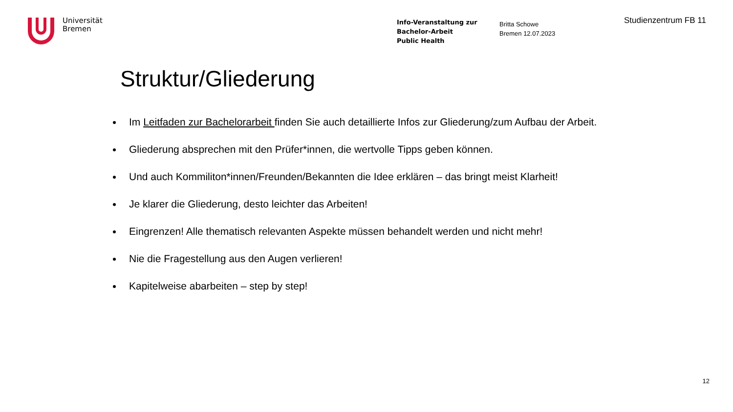Universität
Bremen
Info-Veranstaltung zur
Bachelor-Arbeit
Public Health
Britta Schowe
Bremen 12.07.2023
Studienzentrum FB 11
Struktur/Gliederung
Im Leitfaden zur Bachelorarbeit finden Sie auch detaillierte Infos zur Gliederung/zum Aufbau der Arbeit.
Gliederung absprechen mit den Prüfer*innen, die wertvolle Tipps geben können.
Und auch Kommiliton*innen/Freunden/Bekannten die Idee erklären – das bringt meist Klarheit!
Je klarer die Gliederung, desto leichter das Arbeiten!
Eingrenzen! Alle thematisch relevanten Aspekte müssen behandelt werden und nicht mehr!
Nie die Fragestellung aus den Augen verlieren!
Kapitelweise abarbeiten – step by step!
12